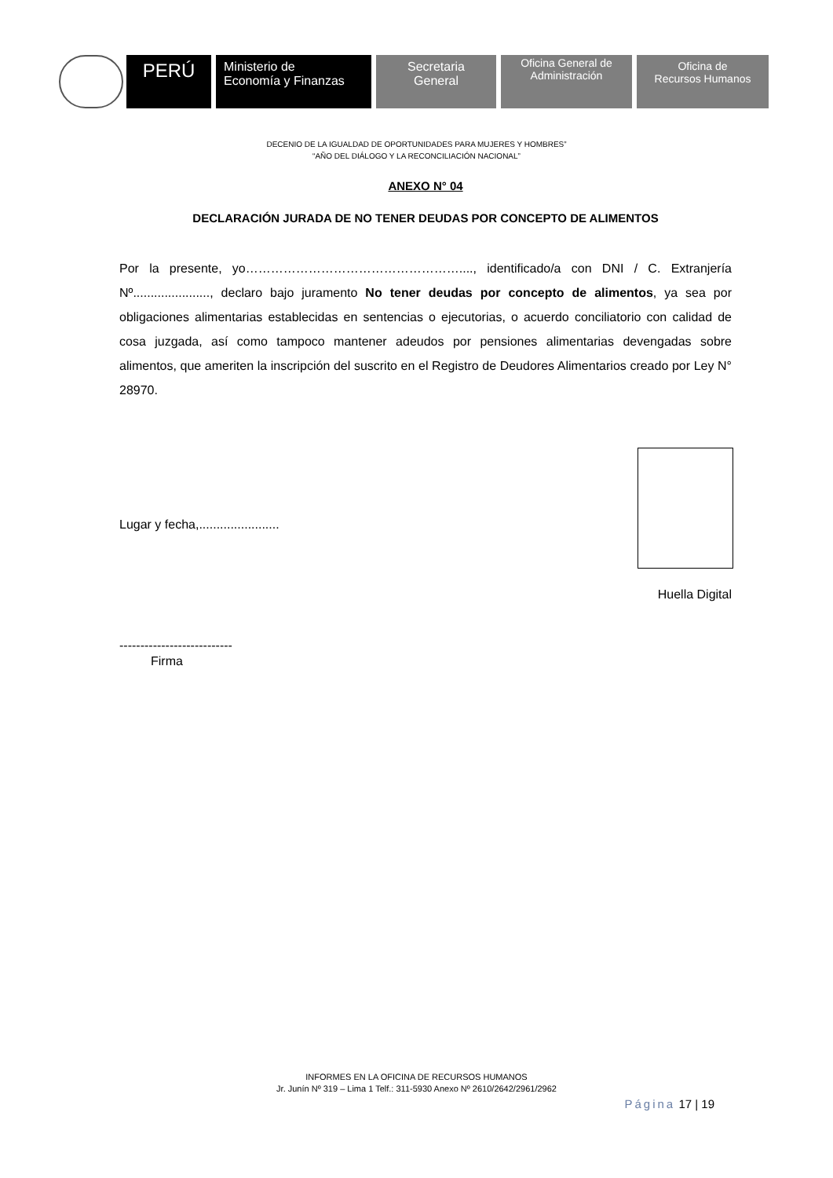PERÚ
Ministerio de
Economía y Finanzas
Secretaria
General
Oficina General de
Administración
Oficina de
Recursos Humanos
DECENIO DE LA IGUALDAD DE OPORTUNIDADES PARA MUJERES Y HOMBRES”
“AÑO DEL DIÁLOGO Y LA RECONCILIACIÓN NACIONAL”
ANEXO N° 04
DECLARACIÓN JURADA DE NO TENER DEUDAS POR CONCEPTO DE ALIMENTOS
Por la presente, yo……………………………………………...., identificado/a con DNI / C. Extranjería Nº......................, declaro bajo juramento No tener deudas por concepto de alimentos, ya sea por obligaciones alimentarias establecidas en sentencias o ejecutorias, o acuerdo conciliatorio con calidad de cosa juzgada, así como tampoco mantener adeudos por pensiones alimentarias devengadas sobre alimentos, que ameriten la inscripción del suscrito en el Registro de Deudores Alimentarios creado por Ley N° 28970.
Lugar y fecha,.......................
Huella Digital
---------------------------
Firma
INFORMES EN LA OFICINA DE RECURSOS HUMANOS
Jr. Junín Nº 319 – Lima 1 Telf.: 311-5930 Anexo Nº 2610/2642/2961/2962
Página 17 | 19